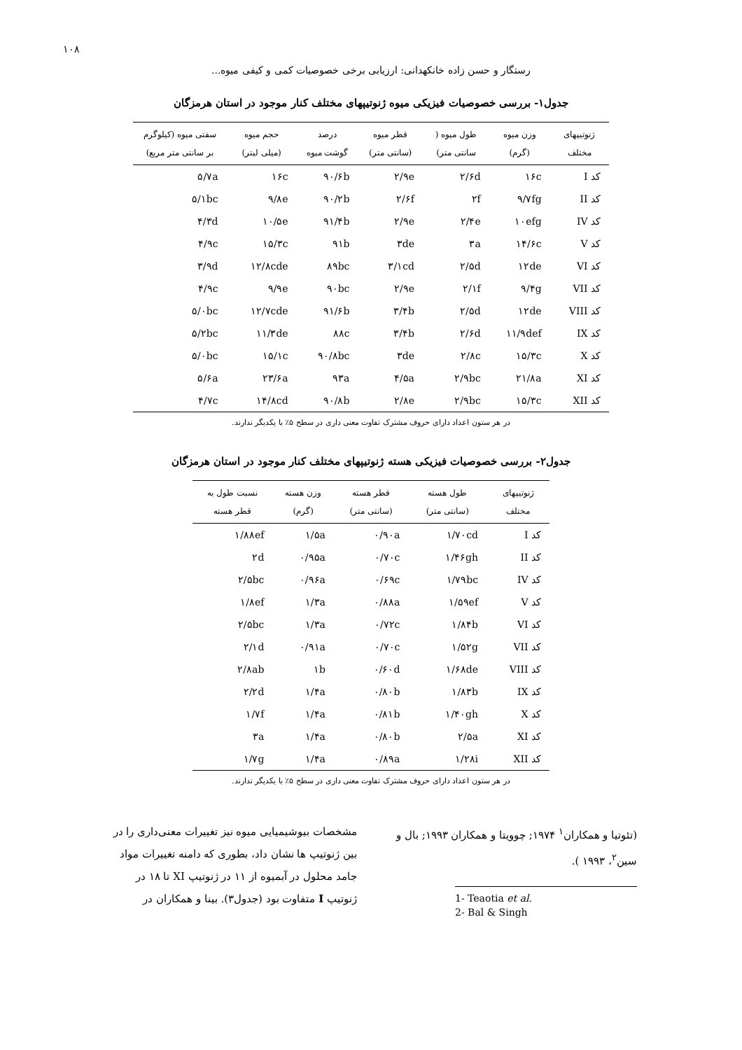۱۰۸
رستگار و حسن زاده خانکهدانی: ارزیابی برخی خصوصیات کمی و کیفی میوه...
جدول۱- بررسی خصوصیات فیزیکی میوه ژنوتیپهای مختلف کنار موجود در استان هرمزگان
| ژنوتیپهای مختلف | وزن میوه (گرم) | طول میوه ( سانتی متر) | قطر میوه (سانتی متر) | درصد گوشت میوه | حجم میوه (میلی لیتر) | سفتی میوه (کیلوگرم بر سانتی متر مربع) |
| --- | --- | --- | --- | --- | --- | --- |
| کد I | ۱۶c | ۲/۶d | ۲/۹e | ۹۰/۶b | ۱۶c | ۵/۷a |
| کد II | ۹/۷fg | ۲f | ۲/۶f | ۹۰/۲b | ۹/۸e | ۵/۱bc |
| کد IV | ۱۰efg | ۲/۴e | ۲/۹e | ۹۱/۴b | ۱۰/۵e | ۴/۳d |
| کد V | ۱۴/۶c | ۳a | ۳de | ۹۱b | ۱۵/۳c | ۴/۹c |
| کد VI | ۱۲de | ۲/۵d | ۳/۱cd | ۸۹bc | ۱۲/۸cde | ۳/۹d |
| کد VII | ۹/۴g | ۲/۱f | ۲/۹e | ۹۰bc | ۹/۹e | ۴/۹c |
| کد VIII | ۱۲de | ۲/۵d | ۳/۴b | ۹۱/۶b | ۱۲/۷cde | ۵/۰bc |
| کد IX | ۱۱/۹def | ۲/۶d | ۳/۴b | ۸۸c | ۱۱/۳de | ۵/۲bc |
| کد X | ۱۵/۳c | ۲/۸c | ۳de | ۹۰/۸bc | ۱۵/۱c | ۵/۰bc |
| کد XI | ۲۱/۸a | ۲/۹bc | ۴/۵a | ۹۳a | ۲۳/۶a | ۵/۶a |
| کد XII | ۱۵/۳c | ۲/۹bc | ۲/۸e | ۹۰/۸b | ۱۴/۸cd | ۴/۷c |
در هر ستون اعداد دارای حروف مشترک تفاوت معنی داری در سطح ۵٪ با یکدیگر ندارند.
جدول۲- بررسی خصوصیات فیزیکی هسته ژنوتیپهای مختلف کنار موجود در استان هرمزگان
| ژنوتیپهای مختلف | طول هسته (سانتی متر) | قطر هسته (سانتی متر) | وزن هسته (گرم) | نسبت طول به قطر هسته |
| --- | --- | --- | --- | --- |
| کد I | ۱/۷۰cd | ۰/۹۰a | ۱/۵a | ۱/۸۸ef |
| کد II | ۱/۴۶gh | ۰/۷۰c | ۰/۹۵a | ۲d |
| کد IV | ۱/۷۹bc | ۰/۶۹c | ۰/۹۶a | ۲/۵bc |
| کد V | ۱/۵۹ef | ۰/۸۸a | ۱/۳a | ۱/۸ef |
| کد VI | ۱/۸۴b | ۰/۷۲c | ۱/۳a | ۲/۵bc |
| کد VII | ۱/۵۲g | ۰/۷۰c | ۰/۹۱a | ۲/۱d |
| کد VIII | ۱/۶۸de | ۰/۶۰d | ۱b | ۲/۸ab |
| کد IX | ۱/۸۳b | ۰/۸۰b | ۱/۴a | ۲/۲d |
| کد X | ۱/۴۰gh | ۰/۸۱b | ۱/۴a | ۱/۷f |
| کد XI | ۲/۵a | ۰/۸۰b | ۱/۴a | ۳a |
| کد XII | ۱/۲۸i | ۰/۸۹a | ۱/۴a | ۱/۷g |
در هر ستون اعداد دارای حروف مشترک تفاوت معنی داری در سطح ۵٪ با یکدیگر ندارند.
(تئوتیا و همکاران<sup>۱</sup> ۱۹۷۴; چوویتا و همکاران ۱۹۹۳; بال و سین<sup>۲</sup>، ۱۹۹۳ ).
1- Teaotia et al.
2- Bal & Singh
مشخصات بیوشیمیایی میوه نیز تغییرات معنی‌داری را در بین ژنوتیپ ها نشان داد، بطوری که دامنه تغییرات مواد جامد محلول در آبمیوه از ۱۱ در ژنوتیپ XI تا ۱۸ در ژنوتیپ I متفاوت بود (جدول۳). بینا و همکاران در